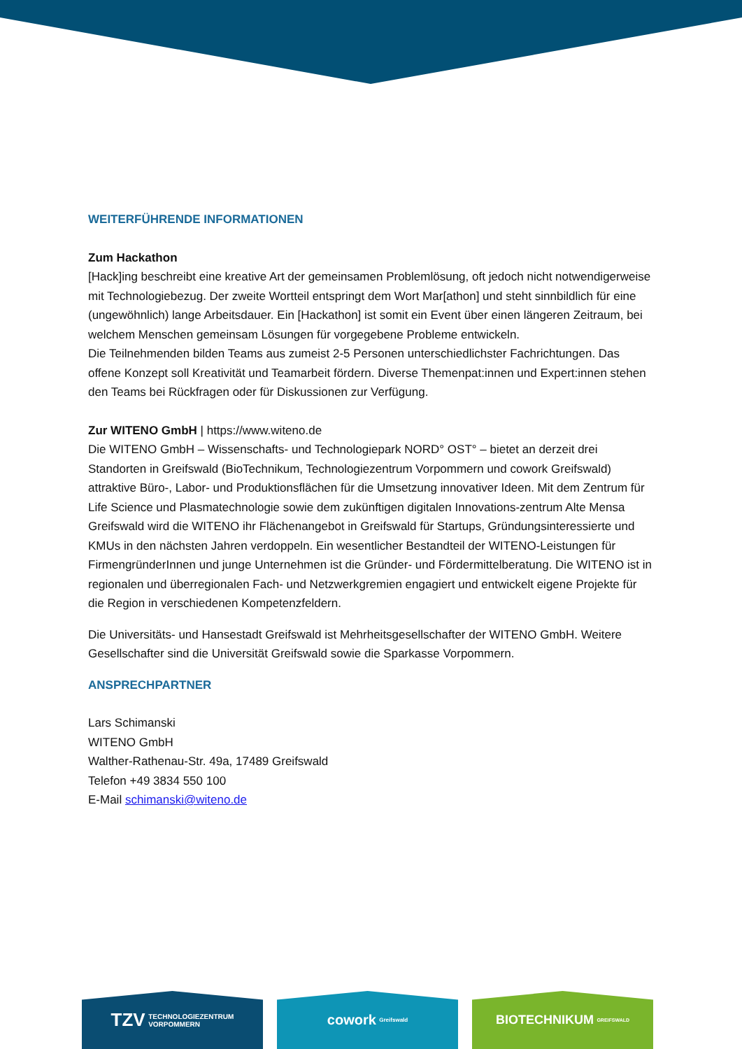WEITERFÜHRENDE INFORMATIONEN
Zum Hackathon
[Hack]ing beschreibt eine kreative Art der gemeinsamen Problemlösung, oft jedoch nicht notwendigerweise mit Technologiebezug. Der zweite Wortteil entspringt dem Wort Mar[athon] und steht sinnbildlich für eine (ungewöhnlich) lange Arbeitsdauer. Ein [Hackathon] ist somit ein Event über einen längeren Zeitraum, bei welchem Menschen gemeinsam Lösungen für vorgegebene Probleme entwickeln.
Die Teilnehmenden bilden Teams aus zumeist 2-5 Personen unterschiedlichster Fachrichtungen. Das offene Konzept soll Kreativität und Teamarbeit fördern. Diverse Themenpat:innen und Expert:innen stehen den Teams bei Rückfragen oder für Diskussionen zur Verfügung.
Zur WITENO GmbH | https://www.witeno.de
Die WITENO GmbH – Wissenschafts- und Technologiepark NORD° OST° – bietet an derzeit drei Standorten in Greifswald (BioTechnikum, Technologiezentrum Vorpommern und cowork Greifswald) attraktive Büro-, Labor- und Produktionsflächen für die Umsetzung innovativer Ideen. Mit dem Zentrum für Life Science und Plasmatechnologie sowie dem zukünftigen digitalen Innovations-zentrum Alte Mensa Greifswald wird die WITENO ihr Flächenangebot in Greifswald für Startups, Gründungsinteressierte und KMUs in den nächsten Jahren verdoppeln. Ein wesentlicher Bestandteil der WITENO-Leistungen für FirmengründerInnen und junge Unternehmen ist die Gründer- und Fördermittelberatung. Die WITENO ist in regionalen und überregionalen Fach- und Netzwerkgremien engagiert und entwickelt eigene Projekte für die Region in verschiedenen Kompetenzfeldern.
Die Universitäts- und Hansestadt Greifswald ist Mehrheitsgesellschafter der WITENO GmbH. Weitere Gesellschafter sind die Universität Greifswald sowie die Sparkasse Vorpommern.
ANSPRECHPARTNER
Lars Schimanski
WITENO GmbH
Walther-Rathenau-Str. 49a, 17489 Greifswald
Telefon +49 3834 550 100
E-Mail schimanski@witeno.de
TZV TECHNOLOGIEZENTRUM
VORPOMMERN
cowork Greifswald
BIOTECHNIKUM GREIFSWALD